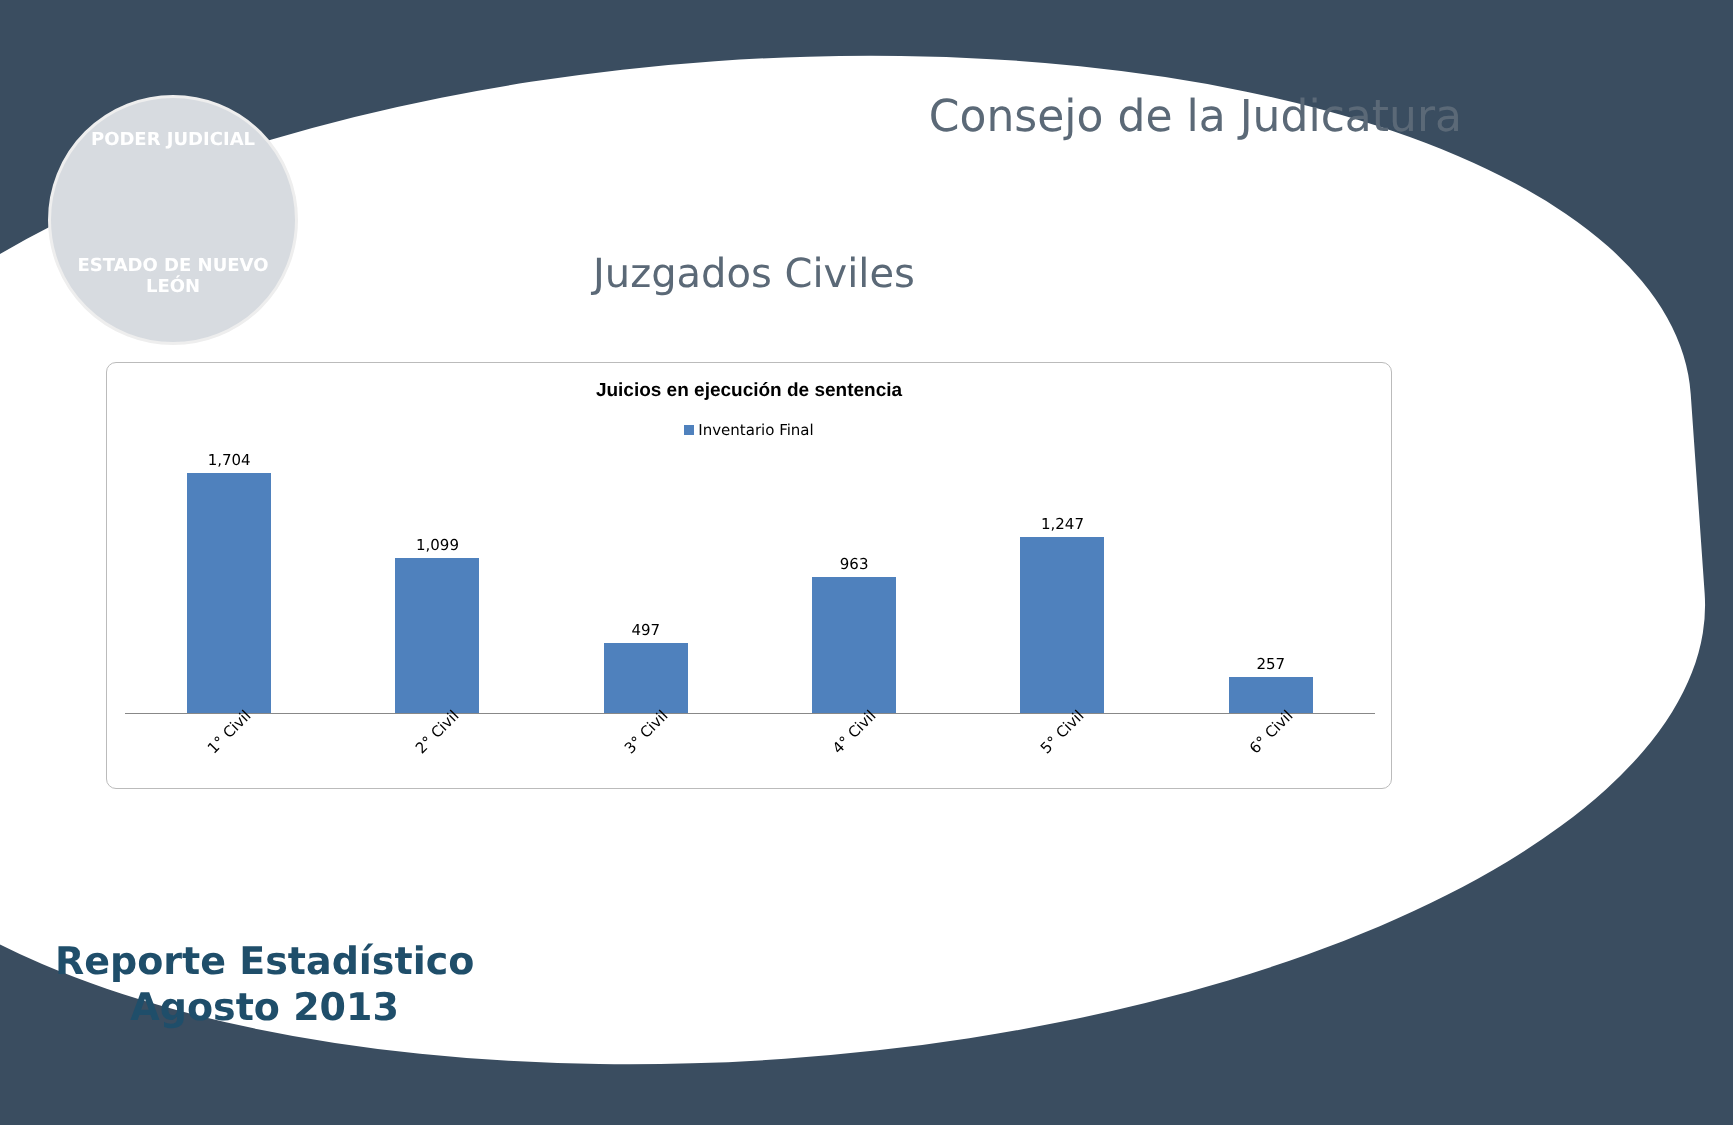PODER JUDICIAL
ESTADO DE NUEVO LEÓN
Consejo de la Judicatura
Juzgados Civiles
Juicios en ejecución de sentencia
Inventario Final
1,704
1,099
497
963
1,247
257
1° Civil
2° Civil
3° Civil
4° Civil
5° Civil
6° Civil
Reporte Estadístico
Agosto 2013